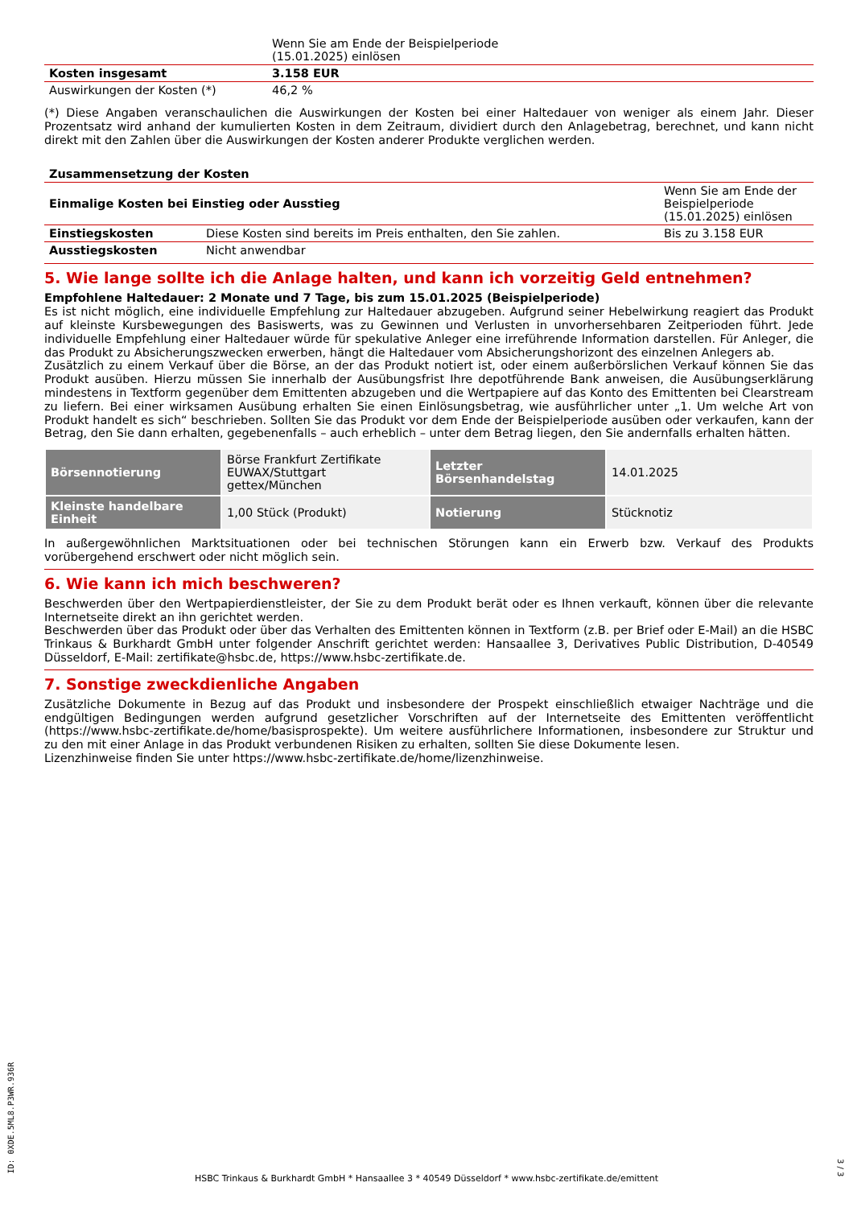| | Wenn Sie am Ende der Beispielperiode (15.01.2025) einlösen | |
| Kosten insgesamt | 3.158 EUR | |
| Auswirkungen der Kosten (*) | 46,2 % | |
(*) Diese Angaben veranschaulichen die Auswirkungen der Kosten bei einer Haltedauer von weniger als einem Jahr. Dieser Prozentsatz wird anhand der kumulierten Kosten in dem Zeitraum, dividiert durch den Anlagebetrag, berechnet, und kann nicht direkt mit den Zahlen über die Auswirkungen der Kosten anderer Produkte verglichen werden.
| Zusammensetzung der Kosten | | |
| Einmalige Kosten bei Einstieg oder Ausstieg | | Wenn Sie am Ende der Beispielperiode (15.01.2025) einlösen |
| Einstiegskosten | Diese Kosten sind bereits im Preis enthalten, den Sie zahlen. | Bis zu 3.158 EUR |
| Ausstiegskosten | Nicht anwendbar | |
5. Wie lange sollte ich die Anlage halten, und kann ich vorzeitig Geld entnehmen?
Empfohlene Haltedauer: 2 Monate und 7 Tage, bis zum 15.01.2025 (Beispielperiode)
Es ist nicht möglich, eine individuelle Empfehlung zur Haltedauer abzugeben. Aufgrund seiner Hebelwirkung reagiert das Produkt auf kleinste Kursbewegungen des Basiswerts, was zu Gewinnen und Verlusten in unvorhersehbaren Zeitperioden führt. Jede individuelle Empfehlung einer Haltedauer würde für spekulative Anleger eine irreführende Information darstellen. Für Anleger, die das Produkt zu Absicherungszwecken erwerben, hängt die Haltedauer vom Absicherungshorizont des einzelnen Anlegers ab.
Zusätzlich zu einem Verkauf über die Börse, an der das Produkt notiert ist, oder einem außerbörslichen Verkauf können Sie das Produkt ausüben. Hierzu müssen Sie innerhalb der Ausübungsfrist Ihre depotführende Bank anweisen, die Ausübungserklärung mindestens in Textform gegenüber dem Emittenten abzugeben und die Wertpapiere auf das Konto des Emittenten bei Clearstream zu liefern. Bei einer wirksamen Ausübung erhalten Sie einen Einlösungsbetrag, wie ausführlicher unter „1. Um welche Art von Produkt handelt es sich“ beschrieben. Sollten Sie das Produkt vor dem Ende der Beispielperiode ausüben oder verkaufen, kann der Betrag, den Sie dann erhalten, gegebenenfalls – auch erheblich – unter dem Betrag liegen, den Sie andernfalls erhalten hätten.
| Börsennotierung | Börse Frankfurt Zertifikate EUWAX/Stuttgart gettex/München | Letzter Börsenhandelstag | 14.01.2025 |
| Kleinste handelbare Einheit | 1,00 Stück (Produkt) | Notierung | Stücknotiz |
In außergewöhnlichen Marktsituationen oder bei technischen Störungen kann ein Erwerb bzw. Verkauf des Produkts vorübergehend erschwert oder nicht möglich sein.
6. Wie kann ich mich beschweren?
Beschwerden über den Wertpapierdienstleister, der Sie zu dem Produkt berät oder es Ihnen verkauft, können über die relevante Internetseite direkt an ihn gerichtet werden.
Beschwerden über das Produkt oder über das Verhalten des Emittenten können in Textform (z.B. per Brief oder E-Mail) an die HSBC Trinkaus & Burkhardt GmbH unter folgender Anschrift gerichtet werden: Hansaallee 3, Derivatives Public Distribution, D-40549 Düsseldorf, E-Mail: zertifikate@hsbc.de, https://www.hsbc-zertifikate.de.
7. Sonstige zweckdienliche Angaben
Zusätzliche Dokumente in Bezug auf das Produkt und insbesondere der Prospekt einschließlich etwaiger Nachträge und die endgültigen Bedingungen werden aufgrund gesetzlicher Vorschriften auf der Internetseite des Emittenten veröffentlicht (https://www.hsbc-zertifikate.de/home/basisprospekte). Um weitere ausführlichere Informationen, insbesondere zur Struktur und zu den mit einer Anlage in das Produkt verbundenen Risiken zu erhalten, sollten Sie diese Dokumente lesen.
Lizenzhinweise finden Sie unter https://www.hsbc-zertifikate.de/home/lizenzhinweise.
ID: 0XDE.5ML8.P3WR.936R
3 / 3
HSBC Trinkaus & Burkhardt GmbH * Hansaallee 3 * 40549 Düsseldorf * www.hsbc-zertifikate.de/emittent